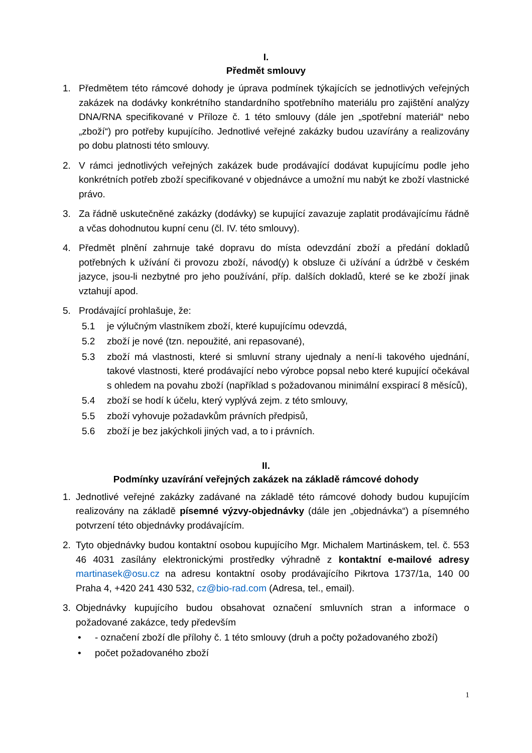I.
Předmět smlouvy
1. Předmětem této rámcové dohody je úprava podmínek týkajících se jednotlivých veřejných zakázek na dodávky konkrétního standardního spotřebního materiálu pro zajištění analýzy DNA/RNA specifikované v Příloze č. 1 této smlouvy (dále jen „spotřební materiál“ nebo „zboží“) pro potřeby kupujícího. Jednotlivé veřejné zakázky budou uzavírány a realizovány po dobu platnosti této smlouvy.
2. V rámci jednotlivých veřejných zakázek bude prodávající dodávat kupujícímu podle jeho konkrétních potřeb zboží specifikované v objednávce a umožní mu nabýt ke zboží vlastnické právo.
3. Za řádně uskutečněné zakázky (dodávky) se kupující zavazuje zaplatit prodávajícímu řádně a včas dohodnutou kupní cenu (čl. IV. této smlouvy).
4. Předmět plnění zahrnuje také dopravu do místa odevzdání zboží a předání dokladů potřebných k užívání či provozu zboží, návod(y) k obsluze či užívání a údržbě v českém jazyce, jsou-li nezbytné pro jeho používání, příp. dalších dokladů, které se ke zboží jinak vztahují apod.
5. Prodávající prohlašuje, že:
5.1 je výlučným vlastníkem zboží, které kupujícímu odevzdá,
5.2 zboží je nové (tzn. nepoužité, ani repasované),
5.3 zboží má vlastnosti, které si smluvní strany ujednaly a není-li takového ujednání, takové vlastnosti, které prodávající nebo výrobce popsal nebo které kupující očekával s ohledem na povahu zboží (například s požadovanou minimální exspirací 8 měsíců),
5.4 zboží se hodí k účelu, který vyplývá zejm. z této smlouvy,
5.5 zboží vyhovuje požadavkům právních předpisů,
5.6 zboží je bez jakýchkoli jiných vad, a to i právních.
II.
Podmínky uzavírání veřejných zakázek na základě rámcové dohody
1. Jednotlivé veřejné zakázky zadávané na základě této rámcové dohody budou kupujícím realizovány na základě písemné výzvy-objednávky (dále jen „objednávka“) a písemného potvrzení této objednávky prodávajícím.
2. Tyto objednávky budou kontaktní osobou kupujícího Mgr. Michalem Martináskem, tel. č. 553 46 4031 zasílány elektronickými prostředky výhradně z kontaktní e-mailové adresy martinasek@osu.cz na adresu kontaktní osoby prodávajícího Pikrtova 1737/1a, 140 00 Praha 4, +420 241 430 532, cz@bio-rad.com (Adresa, tel., email).
3. Objednávky kupujícího budou obsahovat označení smluvních stran a informace o požadované zakázce, tedy především
• - označení zboží dle přílohy č. 1 této smlouvy (druh a počty požadovaného zboží)
• počet požadovaného zboží
1